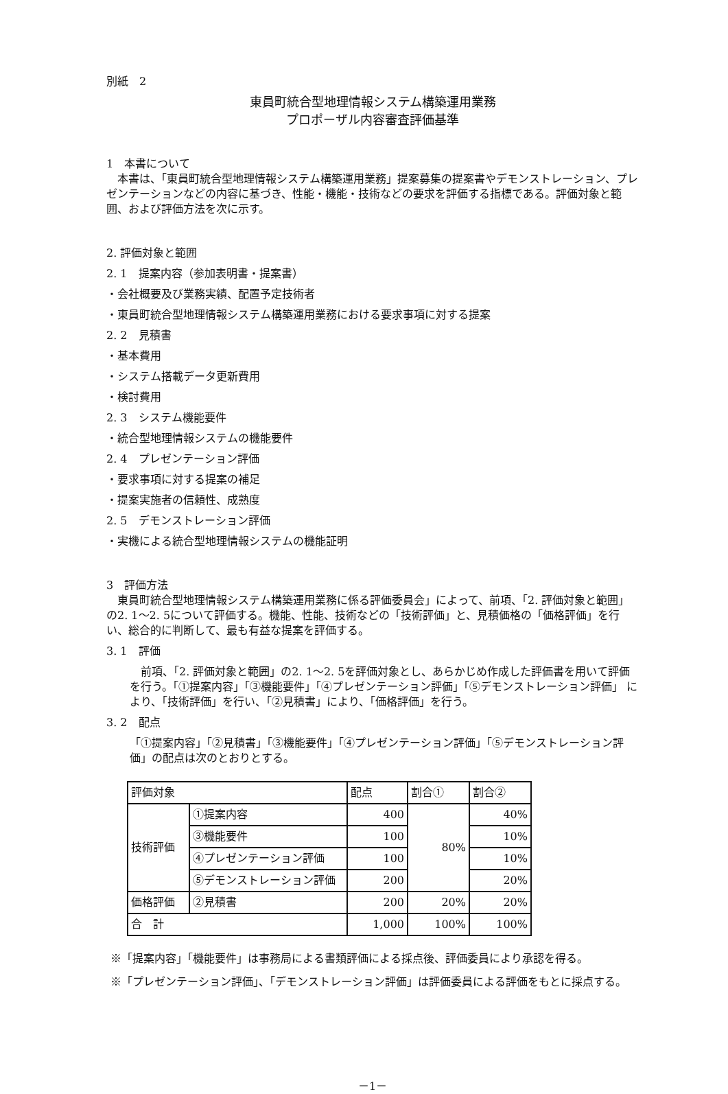別紙　2
東員町統合型地理情報システム構築運用業務
プロポーザル内容審査評価基準
1　本書について
　本書は、「東員町統合型地理情報システム構築運用業務」提案募集の提案書やデモンストレーション、プレゼンテーションなどの内容に基づき、性能・機能・技術などの要求を評価する指標である。評価対象と範囲、および評価方法を次に示す。
2. 評価対象と範囲
2. 1　提案内容（参加表明書・提案書）
・会社概要及び業務実績、配置予定技術者
・東員町統合型地理情報システム構築運用業務における要求事項に対する提案
2. 2　見積書
・基本費用
・システム搭載データ更新費用
・検討費用
2. 3　システム機能要件
・統合型地理情報システムの機能要件
2. 4　プレゼンテーション評価
・要求事項に対する提案の補足
・提案実施者の信頼性、成熟度
2. 5　デモンストレーション評価
・実機による統合型地理情報システムの機能証明
3　評価方法
　東員町統合型地理情報システム構築運用業務に係る評価委員会」によって、前項、「2. 評価対象と範囲」の2. 1～2. 5について評価する。機能、性能、技術などの「技術評価」と、見積価格の「価格評価」を行い、総合的に判断して、最も有益な提案を評価する。
3. 1　評価
　前項、「2. 評価対象と範囲」の2. 1～2. 5を評価対象とし、あらかじめ作成した評価書を用いて評価を行う。「①提案内容」「③機能要件」「④プレゼンテーション評価」「⑤デモンストレーション評価」 により、「技術評価」を行い、「②見積書」により、「価格評価」を行う。
3. 2　配点
「①提案内容」「②見積書」「③機能要件」「④プレゼンテーション評価」「⑤デモンストレーション評価」の配点は次のとおりとする。
| 評価対象 | | 配点 | 割合① | 割合② |
| 技術評価 | ①提案内容 | 400 | 80% | 40% |
| | ③機能要件 | 100 | | 10% |
| | ④プレゼンテーション評価 | 100 | | 10% |
| | ⑤デモンストレーション評価 | 200 | | 20% |
| 価格評価 | ②見積書 | 200 | 20% | 20% |
| 合 計 | | 1,000 | 100% | 100% |
※「提案内容」「機能要件」は事務局による書類評価による採点後、評価委員により承認を得る。
※「プレゼンテーション評価」、「デモンストレーション評価」は評価委員による評価をもとに採点する。
－1－